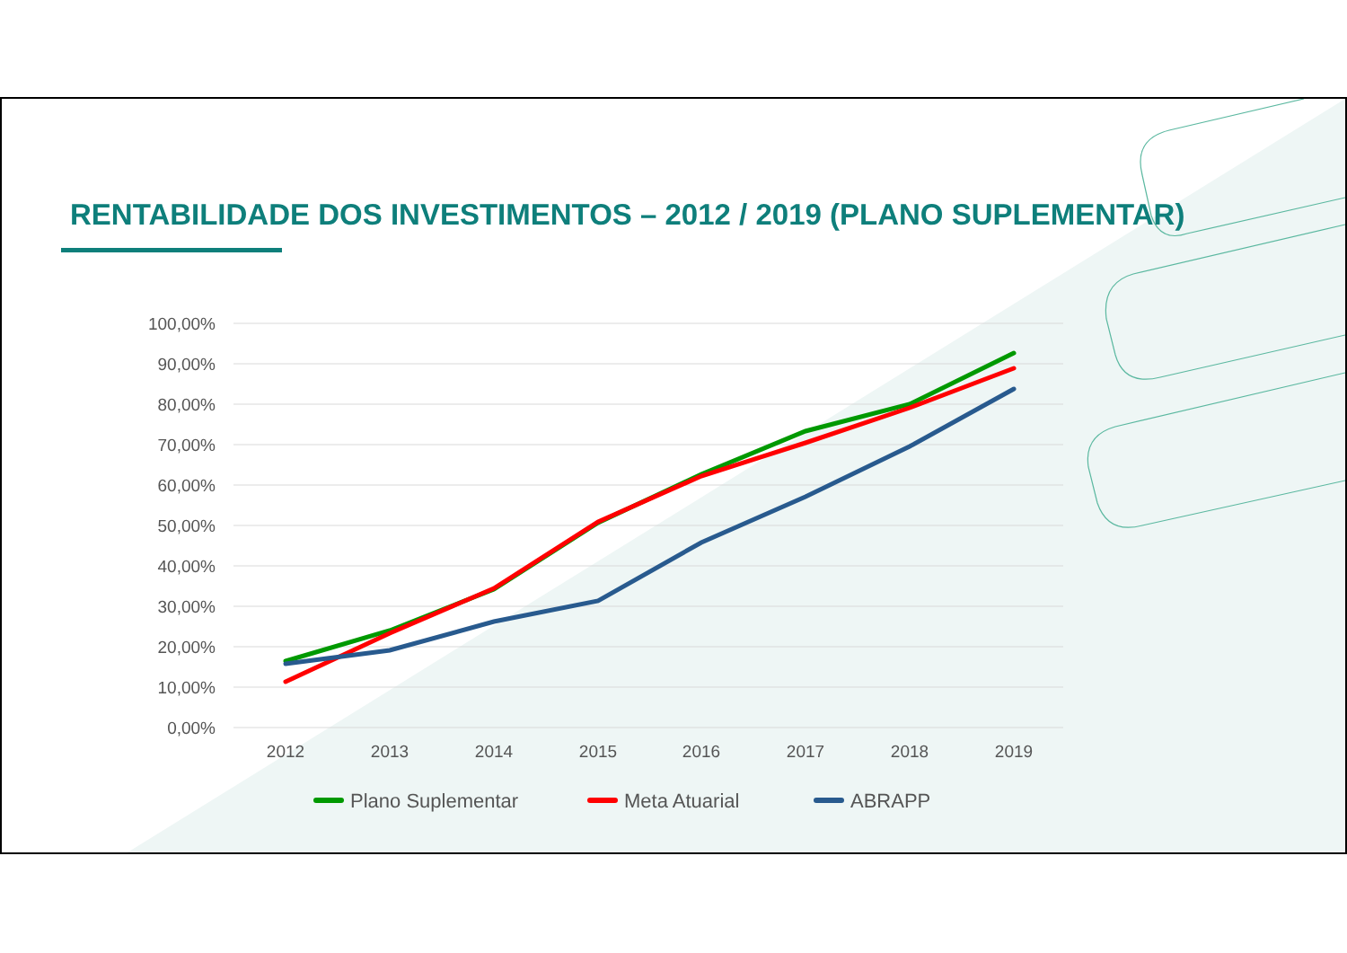RENTABILIDADE DOS INVESTIMENTOS – 2012 / 2019 (PLANO SUPLEMENTAR)
100,00%
90,00%
80,00%
70,00%
60,00%
50,00%
40,00%
30,00%
20,00%
10,00%
0,00%
2012
2013
2014
2015
2016
2017
2018
2019
Plano Suplementar
Meta Atuarial
ABRAPP